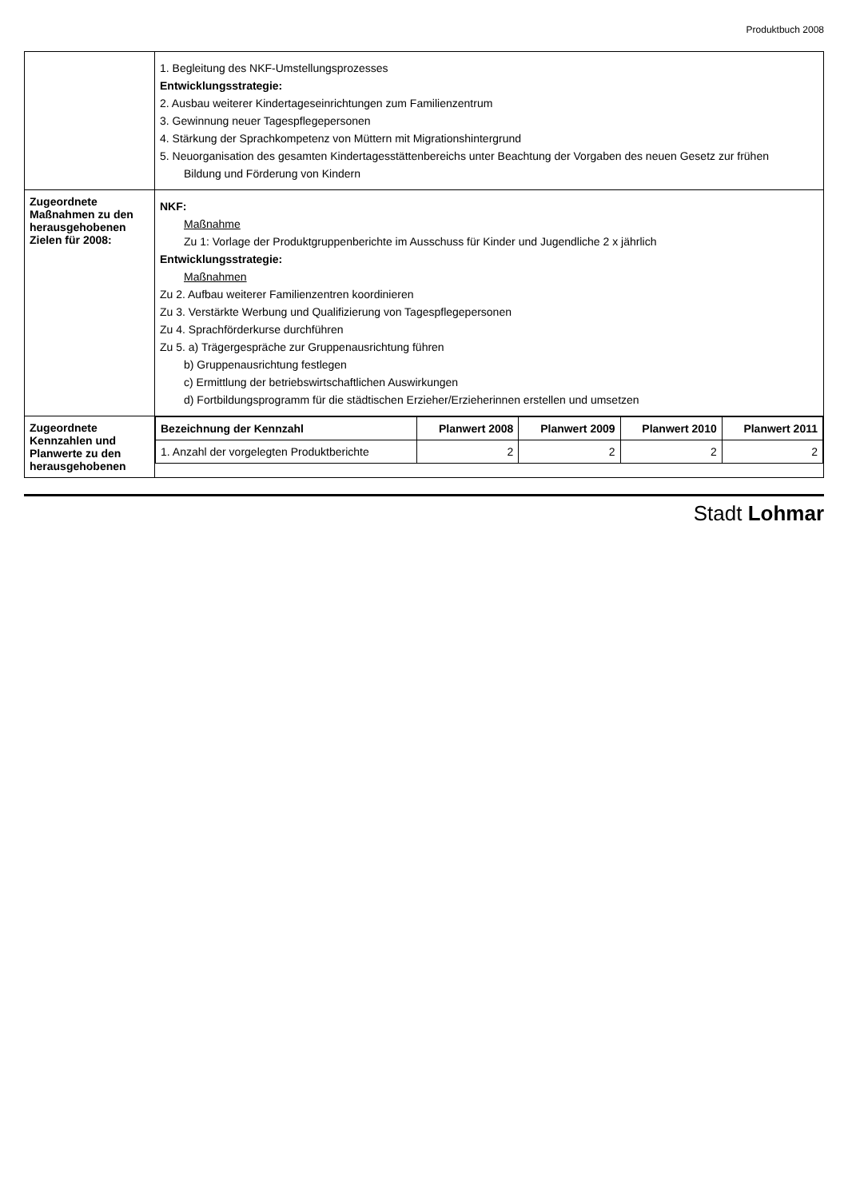Produktbuch 2008
| | 1. Begleitung des NKF-Umstellungsprozesses Entwicklungsstrategie: 2. Ausbau weiterer Kindertageseinrichtungen zum Familienzentrum 3. Gewinnung neuer Tagespflegepersonen 4. Stärkung der Sprachkompetenz von Müttern mit Migrationshintergrund 5. Neuorganisation des gesamten Kindertagesstättenbereichs unter Beachtung der Vorgaben des neuen Gesetz zur frühen Bildung und Förderung von Kindern |
| Zugeordnete Maßnahmen zu den herausgehobenen Zielen für 2008: | NKF: Maßnahme Zu 1: Vorlage der Produktgruppenberichte im Ausschuss für Kinder und Jugendliche 2 x jährlich Entwicklungsstrategie: Maßnahmen Zu 2. Aufbau weiterer Familienzentren koordinieren Zu 3. Verstärkte Werbung und Qualifizierung von Tagespflegepersonen Zu 4. Sprachförderkurse durchführen Zu 5. a) Trägergespräche zur Gruppenausrichtung führen b) Gruppenausrichtung festlegen c) Ermittlung der betriebswirtschaftlichen Auswirkungen d) Fortbildungsprogramm für die städtischen Erzieher/Erzieherinnen erstellen und umsetzen |
| Zugeordnete Kennzahlen und Planwerte zu den herausgehobenen | / Bezeichnung der Kennzahl / Planwert 2008 / Planwert 2009 / Planwert 2010 / Planwert 2011 / / --- / --- / --- / --- / --- / / 1. Anzahl der vorgelegten Produktberichte / 2 / 2 / 2 / 2 / |
Stadt Lohmar